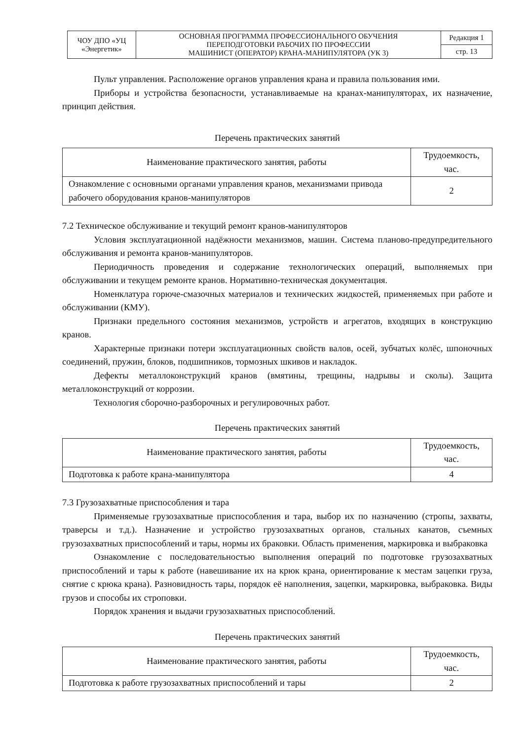| ЧОУ ДПО «УЦ «Энергетик» | ОСНОВНАЯ ПРОГРАММА ПРОФЕССИОНАЛЬНОГО ОБУЧЕНИЯ ПЕРЕПОДГОТОВКИ РАБОЧИХ ПО ПРОФЕССИИ МАШИНИСТ (ОПЕРАТОР) КРАНА-МАНИПУЛЯТОРА (УК 3) | Редакция 1 |
| | | стр. 13 |
Пульт управления. Расположение органов управления крана и правила пользования ими.
Приборы и устройства безопасности, устанавливаемые на кранах-манипуляторах, их назначение, принцип действия.
Перечень практических занятий
| Наименование практического занятия, работы | Трудоемкость, час. |
| --- | --- |
| Ознакомление с основными органами управления кранов, механизмами привода рабочего оборудования кранов-манипуляторов | 2 |
7.2 Техническое обслуживание и текущий ремонт кранов-манипуляторов
Условия эксплуатационной надёжности механизмов, машин. Система планово-предупредительного обслуживания и ремонта кранов-манипуляторов.
Периодичность проведения и содержание технологических операций, выполняемых при обслуживании и текущем ремонте кранов. Нормативно-техническая документация.
Номенклатура горюче-смазочных материалов и технических жидкостей, применяемых при работе и обслуживании (КМУ).
Признаки предельного состояния механизмов, устройств и агрегатов, входящих в конструкцию кранов.
Характерные признаки потери эксплуатационных свойств валов, осей, зубчатых колёс, шпоночных соединений, пружин, блоков, подшипников, тормозных шкивов и накладок.
Дефекты металлоконструкций кранов (вмятины, трещины, надрывы и сколы). Защита металлоконструкций от коррозии.
Технология сборочно-разборочных и регулировочных работ.
Перечень практических занятий
| Наименование практического занятия, работы | Трудоемкость, час. |
| --- | --- |
| Подготовка к работе крана-манипулятора | 4 |
7.3 Грузозахватные приспособления и тара
Применяемые грузозахватные приспособления и тара, выбор их по назначению (стропы, захваты, траверсы и т.д.). Назначение и устройство грузозахватных органов, стальных канатов, съемных грузозахватных приспособлений и тары, нормы их браковки. Область применения, маркировка и выбраковка
Ознакомление с последовательностью выполнения операций по подготовке грузозахватных приспособлений и тары к работе (навешивание их на крюк крана, ориентирование к местам зацепки груза, снятие с крюка крана). Разновидность тары, порядок её наполнения, зацепки, маркировка, выбраковка. Виды грузов и способы их строповки.
Порядок хранения и выдачи грузозахватных приспособлений.
Перечень практических занятий
| Наименование практического занятия, работы | Трудоемкость, час. |
| --- | --- |
| Подготовка к работе грузозахватных приспособлений и тары | 2 |